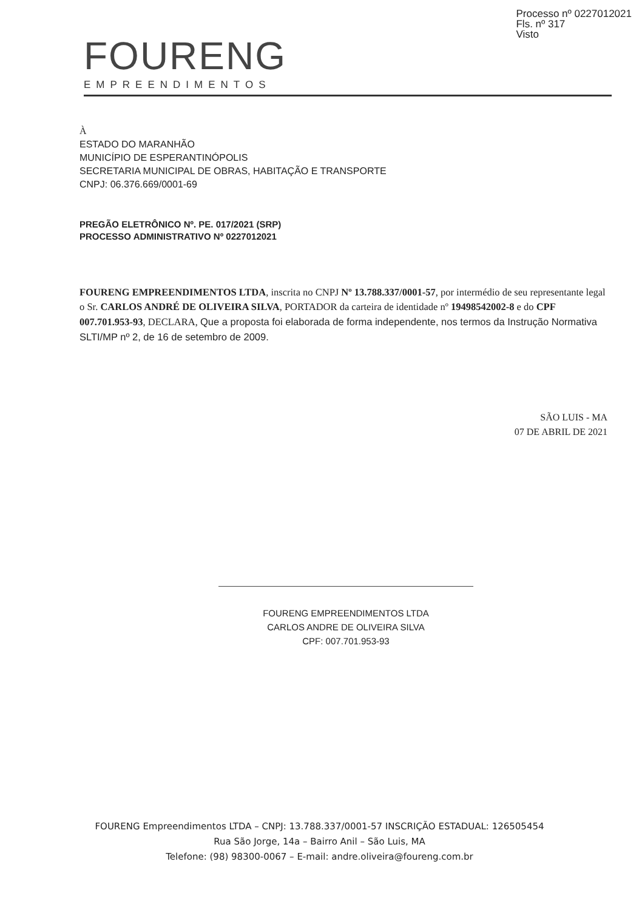Processo nº 0227012021
Fls. nº 317
Visto
FOURENG
EMPREENDIMENTOS
À
ESTADO DO MARANHÃO
MUNICÍPIO DE ESPERANTINÓPOLIS
SECRETARIA MUNICIPAL DE OBRAS, HABITAÇÃO E TRANSPORTE
CNPJ: 06.376.669/0001-69
PREGÃO ELETRÔNICO Nº. PE. 017/2021 (SRP)
PROCESSO ADMINISTRATIVO Nº 0227012021
FOURENG EMPREENDIMENTOS LTDA, inscrita no CNPJ Nº 13.788.337/0001-57, por intermédio de seu representante legal o Sr. CARLOS ANDRÉ DE OLIVEIRA SILVA, PORTADOR da carteira de identidade nº 19498542002-8 e do CPF 007.701.953-93, DECLARA, Que a proposta foi elaborada de forma independente, nos termos da Instrução Normativa SLTI/MP nº 2, de 16 de setembro de 2009.
SÃO LUIS - MA
07 DE ABRIL DE 2021
FOURENG EMPREENDIMENTOS LTDA
CARLOS ANDRE DE OLIVEIRA SILVA
CPF: 007.701.953-93
FOURENG Empreendimentos LTDA – CNPJ: 13.788.337/0001-57 INSCRIÇÃO ESTADUAL: 126505454
Rua São Jorge, 14a – Bairro Anil – São Luis, MA
Telefone: (98) 98300-0067 – E-mail: andre.oliveira@foureng.com.br